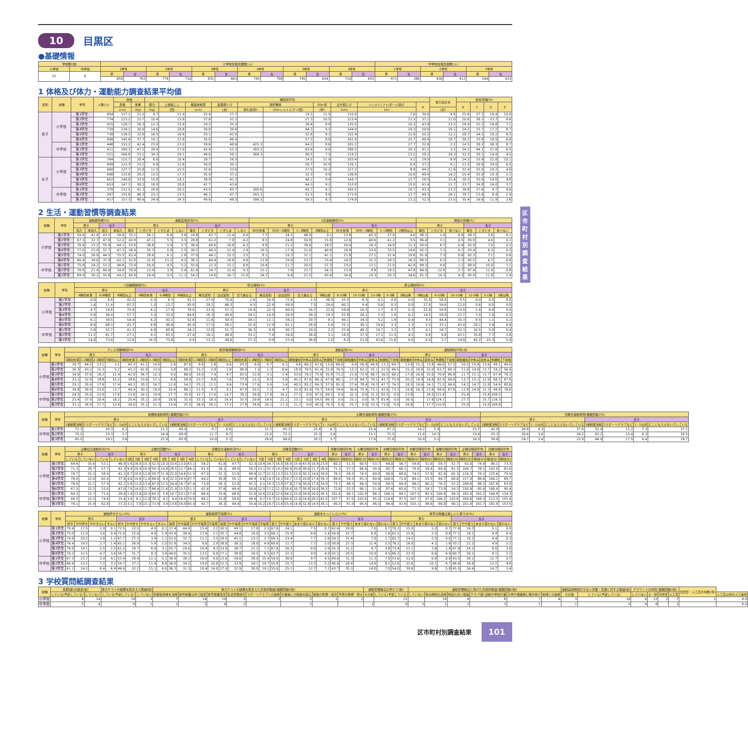10 目黒区
●基礎情報
| 学校数(校) | | 小学校在籍児童数(人) | | | | | | | | | | | | 中学校在籍生徒数(人) | | | | | |
| --- | --- | --- | --- | --- | --- | --- | --- | --- | --- | --- | --- | --- | --- | --- | --- | --- | --- | --- | --- |
| 小学校 | 中学校 | 1学年 | | 2学年 | | 3学年 | | 4学年 | | 5学年 | | 6学年 | | 1学年 | | 2学年 | | 3学年 | |
| 22 | 9 | 男 | 女 | 男 | 女 | 男 | 女 | 男 | 女 | 男 | 女 | 男 | 女 | 男 | 女 | 男 | 女 | 男 | 女 |
| | | 858 | 763 | 779 | 710 | 831 | 663 | 745 | 708 | 745 | 654 | 710 | 655 | 472 | 386 | 436 | 412 | 546 | 433 |
1 体格及び体力・運動能力調査結果平均値
| 性別 | 校種 | 学年 | 人数(人) | 体格 | | 種目別平均 | | | | | | | | | | 体力合計点 | 総合評価(%) | | | |
| --- | --- | --- | --- | --- | --- | --- | --- | --- | --- | --- | --- | --- | --- | --- | --- | --- | --- | --- | --- | --- |
| | | | | 身長 | 体重 | 握力 | 上体起こし | 長座体前屈 | 反復横とび | 選択種目 | | 50m走 | 立ち幅とび | ハンド(ソフト)ボール投げ | A | | B | C | D | E |
| | | | | (cm) | (kg) | (kg) | (回) | (cm) | (点) | 持久走(秒) | 20mシャトルラン(回) | (秒) | (cm) | (m) | | (点) | | | | |
| 男子 | 小学校 | 第1学年 | 854 | 117.1 | 21.2 | 8.7 | 11.4 | 25.4 | 27.7 | | 19.2 | 11.5 | 110.9 | 7.8 | 30.0 | 8.8 | 25.6 | 37.2 | 18.4 | 10.0 |
| | | 第2学年 | 774 | 123.2 | 23.7 | 10.4 | 13.9 | 27.6 | 31.2 | | 27.3 | 10.5 | 123.4 | 11.3 | 37.1 | 11.0 | 20.6 | 36.1 | 23.7 | 8.6 |
| | | 第3学年 | 825 | 128.7 | 26.3 | 12.3 | 15.9 | 29.2 | 35.3 | | 36.4 | 9.9 | 135.0 | 15.3 | 43.9 | 13.5 | 28.4 | 32.2 | 18.8 | 7.1 |
| | | 第4学年 | 739 | 134.1 | 30.0 | 14.6 | 18.8 | 30.8 | 39.6 | | 44.3 | 9.5 | 144.9 | 19.3 | 50.0 | 16.1 | 24.2 | 33.7 | 17.2 | 8.7 |
| | | 第5学年 | 738 | 139.5 | 33.0 | 16.5 | 19.9 | 33.1 | 43.9 | | 52.8 | 9.1 | 152.4 | 22.9 | 55.2 | 12.1 | 28.7 | 34.5 | 18.2 | 6.5 |
| | | 第6学年 | 698 | 145.6 | 37.7 | 19.1 | 22.8 | 35.6 | 46.4 | | 57.3 | 8.9 | 161.9 | 25.7 | 60.4 | 10.7 | 30.2 | 33.6 | 18.9 | 6.6 |
| | 中学校 | 第1学年 | 448 | 153.2 | 42.4 | 23.0 | 23.2 | 39.6 | 48.6 | 425.3 | 64.2 | 8.6 | 181.2 | 17.7 | 32.8 | 2.2 | 14.5 | 38.3 | 36.3 | 8.7 |
| | | 第2学年 | 411 | 160.3 | 47.2 | 28.4 | 27.0 | 42.4 | 52.3 | 383.2 | 83.6 | 8.0 | 200.5 | 20.3 | 41.2 | 3.5 | 24.2 | 44.1 | 21.8 | 6.5 |
| | | 第3学年 | 511 | 166.8 | 53.1 | 34.3 | 29.1 | 49.6 | 56.1 | 368.3 | 90.5 | 7.5 | 219.2 | 23.2 | 50.2 | 18.3 | 32.3 | 30.1 | 14.9 | 4.5 |
| 女子 | 小学校 | 第1学年 | 764 | 115.7 | 20.4 | 8.0 | 10.4 | 28.7 | 26.5 | | 14.5 | 11.9 | 103.4 | 5.2 | 29.5 | 8.9 | 24.3 | 33.9 | 22.8 | 10.1 |
| | | 第2学年 | 699 | 122.3 | 23.2 | 9.8 | 12.8 | 30.9 | 30.1 | | 20.7 | 10.9 | 116.1 | 6.9 | 37.2 | 9.1 | 21.5 | 38.9 | 24.0 | 6.5 |
| | | 第3学年 | 660 | 127.7 | 25.8 | 11.5 | 15.5 | 32.6 | 33.6 | | 27.0 | 10.2 | 127.2 | 8.9 | 44.2 | 11.6 | 32.4 | 33.0 | 18.2 | 4.8 |
| | | 第4学年 | 698 | 133.8 | 29.2 | 13.5 | 17.3 | 35.9 | 37.2 | | 32.3 | 9.9 | 136.6 | 10.8 | 49.9 | 14.2 | 25.4 | 35.9 | 19.3 | 5.1 |
| | | 第5学年 | 652 | 140.0 | 33.0 | 15.8 | 19.1 | 38.9 | 41.3 | | 40.1 | 9.4 | 144.7 | 12.7 | 56.5 | 15.4 | 30.3 | 35.6 | 14.0 | 4.8 |
| | | 第6学年 | 653 | 147.3 | 38.2 | 18.9 | 20.8 | 41.7 | 43.6 | | 44.3 | 9.2 | 153.8 | 15.0 | 61.4 | 11.7 | 33.7 | 34.8 | 16.0 | 3.7 |
| | 中学校 | 第1学年 | 370 | 152.5 | 42.3 | 20.8 | 20.2 | 43.5 | 45.7 | 300.6 | 45.7 | 9.1 | 165.5 | 10.7 | 43.3 | 23.2 | 38.8 | 27.6 | 9.7 | 0.6 |
| | | 第2学年 | 397 | 155.8 | 46.3 | 23.1 | 23.5 | 46.2 | 47.7 | 283.3 | 51.5 | 8.8 | 173.6 | 12.7 | 49.3 | 26.1 | 39.7 | 23.4 | 8.4 | 2.4 |
| | | 第3学年 | 417 | 157.3 | 48.6 | 24.9 | 24.3 | 49.6 | 48.3 | 286.2 | 56.5 | 8.7 | 174.8 | 13.2 | 52.5 | 23.5 | 35.4 | 26.6 | 11.9 | 2.6 |
区市町村別調査結果
2 生活・運動習慣等調査結果
| 校種 | 学年 | 運動部所属(%) | | | | 運動実施状況(%) | | | | | | | | 1日運動時間(%) | | | | | | | | 朝食の有無(%) | | | | | |
| --- | --- | --- | --- | --- | --- | --- | --- | --- | --- | --- | --- | --- | --- | --- | --- | --- | --- | --- | --- | --- | --- | --- | --- | --- | --- | --- | --- |
| | | 男子 | | 女子 | | 男子 | | | | 女子 | | | | 男子 | | | | 女子 | | | | 男子 | | | 女子 | | |
| | | 加入 | 未加入 | 加入 | 未加入 | 毎日 | ときどき | ときたま | しない | 毎日 | ときどき | ときたま | しない | 30分未満 | 30分~1時間 | 1~2時間 | 2時間以上 | 30分未満 | 30分~1時間 | 1~2時間 | 2時間以上 | 毎日 | ときどき | 食べない | 毎日 | ときどき | 食べない |
| 小学校 | 第1学年 | 59.0 | 41.0 | 43.2 | 56.8 | 33.2 | 56.1 | 6.9 | 3.8 | 19.8 | 62.7 | 11.4 | 6.0 | 7.7 | 34.2 | 48.9 | 9.1 | 12.9 | 45.3 | 37.8 | 4.0 | 98.2 | 1.8 | 0.0 | 98.3 | 1.6 | 0.1 |
| | 第2学年 | 67.3 | 32.7 | 47.8 | 52.2 | 43.9 | 47.1 | 5.5 | 3.5 | 26.8 | 61.2 | 7.8 | 4.2 | 8.5 | 24.8 | 50.9 | 15.8 | 12.6 | 40.6 | 41.2 | 5.5 | 96.4 | 3.1 | 0.5 | 95.8 | 4.0 | 0.1 |
| | 第3学年 | 76.8 | 23.2 | 55.9 | 44.1 | 53.8 | 36.6 | 5.9 | 3.7 | 36.4 | 48.6 | 10.8 | 4.3 | 9.8 | 21.2 | 39.4 | 29.5 | 20.4 | 34.3 | 34.0 | 11.3 | 93.0 | 6.7 | 0.4 | 92.9 | 7.0 | 0.2 |
| | 第4学年 | 77.0 | 23.0 | 52.7 | 47.3 | 56.4 | 35.3 | 5.8 | 2.5 | 36.2 | 48.5 | 12.4 | 2.9 | 10.5 | 17.9 | 31.0 | 40.6 | 18.9 | 33.0 | 33.5 | 14.6 | 92.2 | 7.1 | 0.7 | 93.4 | 6.3 | 0.3 |
| | 第5学年 | 74.0 | 26.0 | 44.5 | 55.5 | 63.4 | 28.6 | 6.1 | 1.8 | 37.0 | 44.1 | 15.3 | 3.5 | 8.1 | 19.7 | 31.1 | 41.1 | 21.8 | 27.1 | 31.4 | 19.8 | 91.8 | 7.3 | 0.8 | 92.3 | 7.1 | 0.6 |
| | 第6学年 | 60.4 | 39.6 | 37.9 | 62.1 | 52.8 | 31.8 | 11.2 | 4.2 | 36.1 | 40.4 | 18.8 | 4.6 | 13.9 | 19.0 | 33.7 | 33.4 | 24.2 | 31.2 | 28.3 | 16.3 | 89.5 | 9.2 | 1.3 | 92.5 | 6.7 | 0.8 |
| 中学校 | 第1学年 | 75.8 | 24.2 | 53.2 | 46.8 | 73.4 | 16.8 | 4.5 | 5.2 | 55.0 | 21.3 | 15.1 | 8.6 | 10.4 | 11.7 | 20.5 | 57.3 | 23.2 | 13.1 | 21.0 | 42.8 | 89.3 | 9.6 | 1.1 | 88.9 | 10.0 | 1.1 |
| | 第2学年 | 78.6 | 21.4 | 66.0 | 34.0 | 76.9 | 13.9 | 3.9 | 5.4 | 61.6 | 16.7 | 12.4 | 9.3 | 15.1 | 7.9 | 22.7 | 54.3 | 23.8 | 9.9 | 18.5 | 47.8 | 84.9 | 12.4 | 2.7 | 87.4 | 11.9 | 0.8 |
| | 第3学年 | 69.9 | 30.1 | 55.8 | 44.2 | 65.0 | 14.4 | 9.5 | 11.1 | 54.2 | 14.0 | 16.7 | 15.0 | 24.7 | 9.4 | 22.5 | 43.4 | 34.8 | 10.3 | 20.3 | 34.6 | 81.3 | 14.3 | 4.3 | 85.9 | 11.8 | 2.4 |
| 校種 | 学年 | 1日睡眠時間(%) | | | | | | 寝る時刻(%) | | | | | | 寝る時間帯(%) | | | | | | | | | | | |
| --- | --- | --- | --- | --- | --- | --- | --- | --- | --- | --- | --- | --- | --- | --- | --- | --- | --- | --- | --- | --- | --- | --- | --- | --- | --- |
| | | 男子 | | | 女子 | | | 男子 | | | 女子 | | | 男子 | | | | | | 女子 | | | | | |
| | | 6時間未満 | 6-8時間 | 8時間以上 | 6時間未満 | 6-8時間 | 8時間以上 | 毎日定刻 | ほぼ定刻 | 日で異なる | 毎日定刻 | ほぼ定刻 | 日で異なる | 9時以前 | 9-10時 | 10-11時 | 11-0時 | 0-1時 | 1時以降 | 9時以前 | 9-10時 | 10-11時 | 11-0時 | 0-1時 | 1時以降 |
| 小学校 | 第1学年 | 0.0 | 8.0 | 92.0 | 0.3 | 8.3 | 91.5 | 27.0 | 70.4 | 2.6 | 24.9 | 72.6 | 2.5 | 38.0 | 55.5 | 6.3 | 0.1 | 0.0 | 0.0 | 35.8 | 58.6 | 5.5 | 0.0 | 0.0 | 0.0 |
| | 第2学年 | 1.4 | 11.4 | 87.2 | 1.3 | 13.7 | 85.0 | 29.2 | 66.3 | 4.5 | 22.6 | 69.9 | 7.5 | 29.6 | 60.1 | 9.4 | 0.6 | 0.3 | 0.0 | 27.8 | 59.6 | 12.0 | 0.6 | 0.0 | 0.0 |
| | 第3学年 | 4.7 | 19.8 | 75.6 | 4.1 | 17.9 | 78.0 | 23.5 | 57.2 | 19.4 | 23.3 | 60.0 | 16.7 | 22.0 | 58.0 | 16.3 | 2.7 | 0.7 | 0.3 | 22.8 | 59.8 | 15.9 | 1.4 | 0.0 | 0.0 |
| | 第4学年 | 5.9 | 36.4 | 57.7 | 3.3 | 32.0 | 64.6 | 16.3 | 49.6 | 34.1 | 14.8 | 56.9 | 28.2 | 14.3 | 52.8 | 26.1 | 5.5 | 1.0 | 0.2 | 14.5 | 58.0 | 22.7 | 3.5 | 1.0 | 0.2 |
| | 第5学年 | 6.1 | 39.5 | 54.4 | 4.2 | 43.2 | 52.6 | 11.6 | 50.3 | 38.1 | 11.1 | 59.2 | 29.7 | 9.1 | 49.1 | 34.3 | 5.2 | 1.9 | 0.4 | 9.5 | 44.4 | 35.3 | 9.5 | 1.1 | 0.2 |
| | 第6学年 | 8.0 | 48.3 | 43.7 | 4.8 | 49.8 | 45.4 | 17.5 | 50.1 | 32.4 | 12.9 | 61.1 | 26.0 | 5.8 | 32.1 | 38.1 | 19.4 | 3.3 | 1.3 | 2.5 | 33.1 | 42.4 | 18.1 | 3.4 | 0.4 |
| 中学校 | 第1学年 | 5.8 | 52.7 | 41.5 | 4.9 | 60.8 | 34.2 | 12.0 | 51.7 | 36.3 | 9.8 | 60.7 | 29.5 | 2.2 | 25.9 | 48.2 | 19.7 | 3.3 | 0.7 | 4.1 | 18.7 | 52.3 | 19.5 | 5.0 | 0.4 |
| | 第2学年 | 11.2 | 61.7 | 27.1 | 9.1 | 63.5 | 27.4 | 18.1 | 48.8 | 33.1 | 7.4 | 56.6 | 36.0 | 3.1 | 16.5 | 37.5 | 27.2 | 11.5 | 4.2 | 0.8 | 9.8 | 43.1 | 35.8 | 7.7 | 2.8 |
| | 第3学年 | 14.4 | 73.0 | 12.6 | 16.3 | 73.8 | 9.9 | 13.1 | 49.6 | 37.3 | 9.9 | 53.4 | 36.8 | 2.0 | 6.2 | 21.0 | 42.6 | 21.6 | 6.6 | 0.4 | 3.7 | 19.9 | 45.2 | 25.3 | 5.4 |
| 校種 | 学年 | テレビ視聴時間(%) | | | | | | | | 携帯等視聴時間(%) | | | | | | | | 運動実施(%) | | | | | | | | | | 運動時間平均(分) | | | | | | | | | |
| --- | --- | --- | --- | --- | --- | --- | --- | --- | --- | --- | --- | --- | --- | --- | --- | --- | --- | --- | --- | --- | --- | --- | --- | --- | --- | --- | --- | --- | --- | --- | --- | --- | --- | --- | --- | --- | --- |
| | | 男子 | | | | 女子 | | | | 男子 | | | | 女子 | | | | 男子 | | | | | 女子 | | | | | 男子 | | | | | 女子 | | | | |
| | | 1時間未満 | 1-2時間 | 2-3時間 | 3時間以上 | 1時間未満 | 1-2時間 | 2-3時間 | 3時間以上 | 1時間未満 | 1-2時間 | 2-3時間 | 3時間以上 | 1時間未満 | 1-2時間 | 2-3時間 | 3時間以上 | 朝始業前 | 中休み | 昼休み | 放課後 | 下校後 | 朝始業前 | 中休み | 昼休み | 放課後 | 下校後 | 朝始業前 | 中休み | 昼休み | 放課後 | 下校後 | 朝始業前 | 中休み | 昼休み | 放課後 | 下校後 |
| 小学校 | 第1学年 | 39.7 | 44.2 | 13.1 | 3.1 | 42.3 | 41.1 | 14.0 | 2.6 | 87.8 | 9.8 | 1.8 | 0.6 | 93.2 | 6.0 | 0.7 | 0.1 | 9.6 | 60.2 | 47.6 | 13.6 | 69.0 | 6.4 | 56.8 | 44.8 | 13.1 | 64.7 | 13.6 | 15.2 | 13.8 | 46.6 | 57.5 | 10.2 | 15.4 | 13.6 | 49.1 | 49.9 |
| | 第2学年 | 36.3 | 43.2 | 15.3 | 5.2 | 42.2 | 41.0 | 13.0 | 3.8 | 80.2 | 15.2 | 2.8 | 1.8 | 90.8 | 7.3 | 1.3 | 0.6 | 18.9 | 70.5 | 61.4 | 25.8 | 70.5 | 13.2 | 62.2 | 55.1 | 22.5 | 66.5 | 15.2 | 16.0 | 15.0 | 63.7 | 68.3 | 11.0 | 14.8 | 13.7 | 59.2 | 56.4 |
| | 第3学年 | 34.9 | 37.6 | 16.2 | 11.4 | 42.0 | 36.7 | 12.3 | 9.0 | 68.9 | 19.0 | 7.4 | 4.7 | 83.5 | 12.0 | 3.1 | 1.4 | 33.0 | 79.2 | 75.8 | 35.9 | 73.2 | 21.6 | 72.9 | 68.7 | 36.5 | 68.2 | 17.0 | 16.6 | 15.0 | 70.9 | 86.8 | 11.7 | 15.1 | 13.7 | 67.4 | 78.2 |
| | 第4学年 | 33.1 | 32.9 | 18.8 | 15.2 | 39.6 | 33.6 | 17.1 | 9.8 | 59.9 | 23.7 | 9.8 | 7.6 | 77.0 | 15.1 | 4.2 | 3.8 | 45.2 | 87.6 | 86.2 | 47.6 | 80.1 | 27.8 | 84.7 | 79.1 | 41.7 | 75.9 | 20.2 | 16.9 | 14.8 | 82.9 | 99.6 | 13.7 | 15.1 | 12.9 | 68.3 | 87.6 |
| | 第5学年 | 29.1 | 35.6 | 17.9 | 17.4 | 40.3 | 30.2 | 16.7 | 12.8 | 54.2 | 25.1 | 11.1 | 9.6 | 73.4 | 17.6 | 5.6 | 3.4 | 40.5 | 85.2 | 84.3 | 57.9 | 81.3 | 27.4 | 78.4 | 74.3 | 47.7 | 74.3 | 18.5 | 16.6 | 14.1 | 71.5 | 96.6 | 14.2 | 14.7 | 12.8 | 54.9 | 80.6 |
| | 第6学年 | 39.8 | 30.9 | 15.6 | 13.7 | 40.4 | 30.2 | 19.0 | 10.4 | 60.1 | 21.5 | 9.2 | 9.1 | 67.8 | 20.2 | 7.2 | 4.7 | 35.9 | 82.9 | 79.7 | 54.0 | 74.6 | 30.4 | 75.4 | 73.1 | 42.6 | 73.1 | 19.8 | 16.3 | 13.8 | 68.6 | 87.6 | 12.8 | 14.8 | 12.3 | 48.9 | 76.6 |
| 中学校 | 第1学年 | 24.5 | 35.0 | 22.9 | 17.6 | 23.8 | 39.1 | 19.4 | 17.7 | 35.0 | 32.7 | 17.6 | 14.7 | 39.2 | 26.8 | 17.8 | 16.2 | 27.3 | 0.0 | 47.0 | 89.2 | 0.0 | 32.3 | 0.0 | 31.2 | 82.5 | 0.0 | 23.8 | | 16.5 | 121.4 | | 25.4 | | 15.4 | 108.5 | |
| | 第2学年 | 23.4 | 37.9 | 20.4 | 18.2 | 25.4 | 35.1 | 20.9 | 18.6 | 31.5 | 33.3 | 18.3 | 16.9 | 32.5 | 29.9 | 16.5 | 21.1 | 23.1 | 0.0 | 54.5 | 86.3 | 0.0 | 25.1 | 0.0 | 35.7 | 81.4 | 0.0 | 26.5 | | 17.6 | 124.1 | | 27.7 | | 15.7 | 116.3 | |
| | 第3学年 | 33.1 | 36.9 | 17.7 | 12.4 | 30.0 | 35.1 | 21.3 | 13.6 | 25.5 | 36.9 | 20.1 | 17.5 | 27.8 | 34.8 | 20.1 | 17.3 | 21.2 | 0.0 | 40.0 | 79.3 | 0.0 | 25.7 | 0.0 | 23.3 | 71.0 | 0.0 | 26.6 | | 17.7 | 110.9 | | 25.9 | | 15.0 | 109.6 | |
| 校種 | 学年 | 放課後運動場所(複数回答)(%) | | | | | | | | 土曜日運動場所(複数回答)(%) | | | | | | | | 日曜日運動場所(複数回答)(%) | | | | | | | |
| --- | --- | --- | --- | --- | --- | --- | --- | --- | --- | --- | --- | --- | --- | --- | --- | --- | --- | --- | --- | --- | --- | --- | --- | --- | --- |
| | | 男子 | | | | 女子 | | | | 男子 | | | | 女子 | | | | 男子 | | | | 女子 | | | |
| | | 1運動部活動 | 2スポーツクラブなど | 1・2以外 | どこにも入らないでしている | 1運動部活動 | 2スポーツクラブなど | 1・2以外 | どこにも入らないでしている | 1運動部活動 | 2スポーツクラブなど | 1・2以外 | どこにも入らないでしている | 1運動部活動 | 2スポーツクラブなど | 1・2以外 | どこにも入らないでしている | 1運動部活動 | 2スポーツクラブなど | 1・2以外 | どこにも入らないでしている | 1運動部活動 | 2スポーツクラブなど | 1・2以外 | どこにも入らないでしている |
| 中学校 | 第1学年 | 72.3 | 20.3 | 4.2 | 21.2 | 60.4 | 9.7 | 6.6 | 31.3 | 65.2 | 25.4 | 4.7 | 25.4 | 67.2 | 14.2 | 5.9 | 25.7 | 42.0 | 26.8 | 4.3 | 37.0 | 52.4 | 12.2 | 7.3 | 37.2 |
| | 第2学年 | 75.2 | 23.3 | 3.7 | 14.4 | 68.9 | 11.7 | 8.7 | 21.0 | 72.2 | 25.3 | 3.4 | 15.1 | 71.5 | 11.0 | 10.3 | 19.6 | 55.2 | 30.6 | 3.6 | 26.2 | 63.2 | 10.4 | 8.3 | 29.5 |
| | 第3学年 | 65.5 | 19.1 | 3.6 | 22.9 | 65.8 | 10.0 | 5.3 | 26.0 | 68.0 | 20.1 | 3.7 | 17.6 | 71.8 | 10.9 | 5.2 | 16.5 | 58.6 | 24.7 | 3.4 | 22.9 | 64.9 | 17.5 | 6.4 | 18.7 |
| 校種 | 学年 | 土曜日の運動状況(%) | | | | 土曜日回数(%) | | | | | | | | 日曜日の運動状況(%) | | | | 日曜日回数(%) | | | | | | | | 月曜日時間平均 | | 火曜日時間平均 | | 水曜日時間平均 | | 木曜日時間平均 | | 金曜日時間平均 | | 土曜日時間平均 | | 日曜日時間平均 | |
| --- | --- | --- | --- | --- | --- | --- | --- | --- | --- | --- | --- | --- | --- | --- | --- | --- | --- | --- | --- | --- | --- | --- | --- | --- | --- | --- | --- | --- | --- | --- | --- | --- | --- | --- | --- | --- | --- | --- | --- |
| | | 男子 | | 女子 | | 男子 | | | | 女子 | | | | 男子 | | 女子 | | 男子 | | | | 女子 | | | | 男子 | 女子 | 男子 | 女子 | 男子 | 女子 | 男子 | 女子 | 男子 | 女子 | 男子 | 女子 | 男子 | 女子 |
| | | している | していない | している | していない | 1回 | 2回 | 3回 | 4回 | 1回 | 2回 | 3回 | 4回 | している | していない | している | していない | 1回 | 2回 | 3回 | 4回 | 1回 | 2回 | 3回 | 4回 | 時間(分) | 時間(分) | 時間(分) | 時間(分) | 時間(分) | 時間(分) | 時間(分) | 時間(分) | 時間(分) | 時間(分) | 時間(分) | 時間(分) | 時間(分) | 時間(分) |
| 小学校 | 第1学年 | 64.4 | 35.6 | 53.1 | 46.9 | 5.6 | 26.6 | 15.3 | 52.5 | 10.3 | 33.6 | 13.0 | 43.1 | 58.2 | 41.8 | 47.7 | 52.3 | 10.4 | 34.7 | 16.0 | 38.9 | 15.9 | 43.9 | 16.4 | 23.8 | 60.2 | 51.5 | 60.5 | 53.7 | 66.0 | 56.7 | 59.8 | 51.8 | 59.7 | 52.7 | 92.0 | 74.4 | 90.1 | 73.3 |
| | 第2学年 | 71.3 | 28.7 | 57.7 | 42.3 | 9.4 | 20.9 | 10.4 | 59.3 | 14.8 | 28.5 | 12.7 | 44.1 | 61.9 | 38.1 | 49.9 | 50.1 | 13.1 | 32.3 | 14.2 | 40.4 | 20.8 | 38.6 | 11.7 | 28.9 | 71.3 | 57.2 | 68.8 | 58.9 | 80.7 | 68.1 | 70.0 | 58.4 | 69.4 | 61.3 | 104.7 | 78.1 | 102.0 | 81.6 |
| | 第3学年 | 74.7 | 25.3 | 58.9 | 41.1 | 8.7 | 20.0 | 11.6 | 59.7 | 11.8 | 22.0 | 14.6 | 51.5 | 67.9 | 32.1 | 51.6 | 48.4 | 12.7 | 22.5 | 13.3 | 51.5 | 15.5 | 30.1 | 14.6 | 39.9 | 79.2 | 58.5 | 74.5 | 60.0 | 90.0 | 68.6 | 74.5 | 57.8 | 82.0 | 62.3 | 124.3 | 78.1 | 125.6 | 79.9 |
| | 第4学年 | 78.0 | 22.0 | 62.4 | 37.6 | 4.6 | 14.8 | 11.6 | 69.0 | 9.9 | 22.5 | 19.9 | 47.7 | 69.2 | 30.8 | 55.1 | 44.9 | 9.6 | 14.3 | 16.3 | 59.7 | 13.5 | 29.8 | 17.4 | 39.3 | 88.6 | 58.3 | 83.3 | 60.6 | 106.0 | 73.0 | 80.1 | 55.5 | 94.7 | 60.0 | 157.9 | 88.6 | 164.2 | 89.7 |
| | 第5学年 | 78.9 | 21.1 | 57.9 | 42.1 | 5.6 | 13.0 | 13.6 | 67.8 | 11.5 | 24.4 | 16.7 | 47.4 | 73.9 | 26.1 | 52.8 | 47.2 | 9.1 | 19.3 | 13.8 | 57.8 | 17.6 | 30.6 | 17.0 | 34.8 | 73.1 | 48.3 | 84.3 | 59.0 | 94.5 | 64.9 | 88.2 | 60.2 | 76.2 | 52.2 | 166.6 | 88.2 | 167.8 | 83.9 |
| | 第6学年 | 67.5 | 32.5 | 53.0 | 47.0 | 7.9 | 14.0 | 11.7 | 66.4 | 11.6 | 21.9 | 15.5 | 51.1 | 62.4 | 37.6 | 49.4 | 50.6 | 12.0 | 17.2 | 12.3 | 58.6 | 16.7 | 30.8 | 16.0 | 36.5 | 72.6 | 52.5 | 69.1 | 51.8 | 87.6 | 65.6 | 71.3 | 54.1 | 73.8 | 54.3 | 150.9 | 85.6 | 160.4 | 90.4 |
| 中学校 | 第1学年 | 84.3 | 15.7 | 71.6 | 28.4 | 1.4 | 12.9 | 20.5 | 65.2 | 5.8 | 14.7 | 22.1 | 57.4 | 66.4 | 33.6 | 48.0 | 52.0 | 10.6 | 22.6 | 22.6 | 44.2 | 15.0 | 28.8 | 20.0 | 36.3 | 101.6 | 90.1 | 102.9 | 86.2 | 106.1 | 84.1 | 107.5 | 85.5 | 106.8 | 94.3 | 182.4 | 161.2 | 194.9 | 124.3 |
| | 第2学年 | 84.5 | 15.5 | 74.6 | 25.4 | 3.0 | 6.1 | 12.8 | 78.1 | 4.2 | 9.4 | 16.4 | 70.0 | 68.2 | 31.8 | 50.6 | 49.4 | 9.7 | 19.7 | 10.0 | 60.6 | 12.4 | 24.9 | 20.2 | 42.5 | 107.7 | 97.0 | 103.6 | 95.2 | 114.6 | 97.5 | 107.7 | 97.6 | 106.2 | 103.6 | 209.6 | 168.3 | 213.5 | 155.4 |
| | 第3学年 | 74.1 | 25.9 | 62.8 | 37.2 | 3.1 | 7.8 | 15.1 | 73.9 | 3.9 | 13.8 | 16.9 | 65.4 | 61.7 | 38.3 | 44.4 | 55.6 | 10.2 | 18.7 | 15.6 | 55.4 | 14.8 | 32.4 | 14.8 | 38.1 | 90.5 | 91.9 | 95.6 | 86.5 | 96.4 | 91.6 | 103.1 | 99.6 | 96.8 | 90.1 | 181.4 | 161.7 | 181.9 | 153.5 |
| 校種 | 学年 | 運動好ききらい(%) | | | | | | | | 運動得意不得意(%) | | | | | | | | 運動をもっとしたい(%) | | | | | | | | 体育の授業は楽しいと思うか(%) | | | | | | | |
| --- | --- | --- | --- | --- | --- | --- | --- | --- | --- | --- | --- | --- | --- | --- | --- | --- | --- | --- | --- | --- | --- | --- | --- | --- | --- | --- | --- | --- | --- | --- | --- | --- | --- |
| | | 男子 | | | | 女子 | | | | 男子 | | | | 女子 | | | | 男子 | | | | 女子 | | | | 男子 | | | | 女子 | | | |
| | | 好き | やや好き | ややきらい | きらい | 好き | やや好き | ややきらい | きらい | 得意 | やや得意 | やや不得意 | 不得意 | 得意 | やや得意 | やや不得意 | 不得意 | 思う | やや思う | あまり思わない | 思わない | 思う | やや思う | あまり思わない | 思わない | 思う | やや思う | あまり思わない | 思わない | 思う | やや思う | あまり思わない | 思わない |
| 小学校 | 第1学年 | 79.4 | 17.5 | 2.9 | 0.1 | 72.5 | 22.5 | 4.9 | 0.1 | 37.4 | 44.9 | 15.4 | 2.2 | 30.5 | 49.1 | 17.8 | 2.5 | 67.6 | 24.1 | 7.5 | 0.7 | 62.4 | 29.9 | 7.0 | 0.7 | 78.2 | 15.9 | 5.2 | 0.7 | 77.6 | 16.3 | 5.1 | 0.9 |
| | 第2学年 | 75.0 | 21.0 | 3.6 | 0.4 | 71.6 | 22.0 | 4.9 | 1.4 | 43.4 | 36.4 | 17.9 | 2.2 | 35.7 | 44.8 | 16.0 | 3.5 | 66.1 | 25.9 | 6.6 | 1.4 | 58.9 | 32.7 | 6.8 | 1.6 | 81.1 | 15.6 | 2.5 | 0.8 | 77.1 | 18.1 | 4.4 | 0.4 |
| | 第3学年 | 74.8 | 20.2 | 3.8 | 1.2 | 67.7 | 27.3 | 3.9 | 1.1 | 52.6 | 32.7 | 11.1 | 3.5 | 39.0 | 45.1 | 13.2 | 2.7 | 66.3 | 23.4 | 7.7 | 2.6 | 59.1 | 31.4 | 7.8 | 1.7 | 82.7 | 14.2 | 2.5 | 0.6 | 77.1 | 18.2 | 4.4 | 0.3 |
| | 第4学年 | 76.4 | 19.5 | 2.7 | 1.4 | 65.1 | 26.9 | 5.9 | 2.0 | 52.8 | 34.5 | 9.8 | 2.9 | 38.8 | 38.3 | 18.0 | 4.9 | 68.6 | 21.7 | 7.7 | 2.0 | 58.8 | 27.3 | 11.4 | 2.5 | 78.2 | 16.0 | 4.1 | 1.6 | 70.7 | 22.2 | 4.9 | 2.2 |
| | 第5学年 | 76.9 | 18.1 | 2.5 | 2.5 | 61.2 | 29.7 | 6.0 | 3.1 | 55.7 | 29.6 | 10.4 | 4.3 | 33.0 | 38.7 | 21.2 | 7.1 | 67.8 | 20.3 | 9.0 | 2.9 | 55.3 | 31.2 | 9.7 | 3.8 | 73.4 | 21.1 | 3.6 | 1.9 | 67.9 | 24.1 | 6.0 | 2.0 |
| | 第6学年 | 70.2 | 21.5 | 4.7 | 3.6 | 56.7 | 31.7 | 8.3 | 3.4 | 44.0 | 35.5 | 13.5 | 6.9 | 27.1 | 38.8 | 24.5 | 9.5 | 62.7 | 22.3 | 9.9 | 4.0 | 55.1 | 29.5 | 10.9 | 4.5 | 66.2 | 22.3 | 6.6 | 4.9 | 60.7 | 28.1 | 9.1 | 2.2 |
| 中学校 | 第1学年 | 67.3 | 23.7 | 5.0 | 4.1 | 53.4 | 29.4 | 12.1 | 5.1 | 36.9 | 38.1 | 16.0 | 9.0 | 22.6 | 34.0 | 28.0 | 15.4 | 59.0 | 26.8 | 9.7 | 4.5 | 49.6 | 31.3 | 11.3 | 7.8 | 53.6 | 31.0 | 6.8 | 8.6 | 43.5 | 38.1 | 12.7 | 5.7 |
| | 第2学年 | 66.4 | 23.2 | 7.2 | 3.2 | 54.7 | 27.1 | 11.4 | 6.8 | 36.0 | 34.2 | 19.0 | 10.8 | 22.3 | 33.9 | 24.1 | 19.7 | 55.8 | 25.7 | 13.3 | 5.2 | 48.6 | 28.4 | 14.9 | 8.1 | 52.6 | 32.6 | 10.1 | 4.7 | 46.4 | 36.8 | 12.2 | 4.6 |
| | 第3学年 | 61.1 | 24.2 | 8.4 | 6.4 | 46.6 | 32.2 | 15.1 | 6.0 | 36.3 | 31.3 | 18.4 | 14.0 | 17.9 | 32.9 | 30.0 | 19.1 | 55.0 | 25.1 | 12.7 | 7.2 | 43.7 | 35.3 | 14.0 | 7.0 | 54.0 | 30.6 | 9.6 | 5.8 | 45.5 | 36.4 | 14.7 | 3.4 |
3 学校質問紙調査結果
| 校種 | 目標(値)の設定(校) | | 体力テストの結果を踏まえた取組(校) | | 体力テストの結果を踏まえた具体的取組(複数回答)(校) | | | | | | | | 運動習慣確立の手だて(校) | | 運動習慣確立に向けた具体的取組(複数回答)(校) | | | | | | 運動実施時間が少ない児童・生徒に対する取組(校) | | グラウンドの材質(複数回答)(校) | | | | 天然芝・人工芝の年数(年) | |
| --- | --- | --- | --- | --- | --- | --- | --- | --- | --- | --- | --- | --- | --- | --- | --- | --- | --- | --- | --- | --- | --- | --- | --- | --- | --- | --- | --- | --- |
| | している(予定している) | していない | している(予定している) | していない | 外部指導者を活用 | 体育授業以外で設定 | 体育授業改善 | 生活習慣改善 | スポーツクラブとの連携 | 行事等との関連を図る | 施設の整備・拡充 | 予算の整備・増大 | その他 | している(予定している) | していない | 休み時間の活用 | 特定の日に取組 | クラブ(部)活動や学校行事 | 子供や保護者に働き掛け | 地域との連携 | その他 | している(予定している) | していない | 土・砂 | 天然芝 | 人工芝 | | 人工芝以外の人工素材 |
| 小学校 | 8 | 14 | 19 | 3 | 7 | 14 | 19 | 5 | 1 | 2 | 1 | 2 | | 22 | | 18 | 4 | 6 | 7 | 4 | 3 | 16 | 6 | 12 | 2 | 7 | 1 | 8.8 |
| 中学校 | 5 | 4 | 8 | 1 | 1 | 2 | 4 | 2 | | 2 | | | 1 | 6 | 3 | 1 | 2 | 3 | 1 | | 1 | 5 | 4 | 8 | | 1 | | 6.0 |
区市町村別調査結果 101